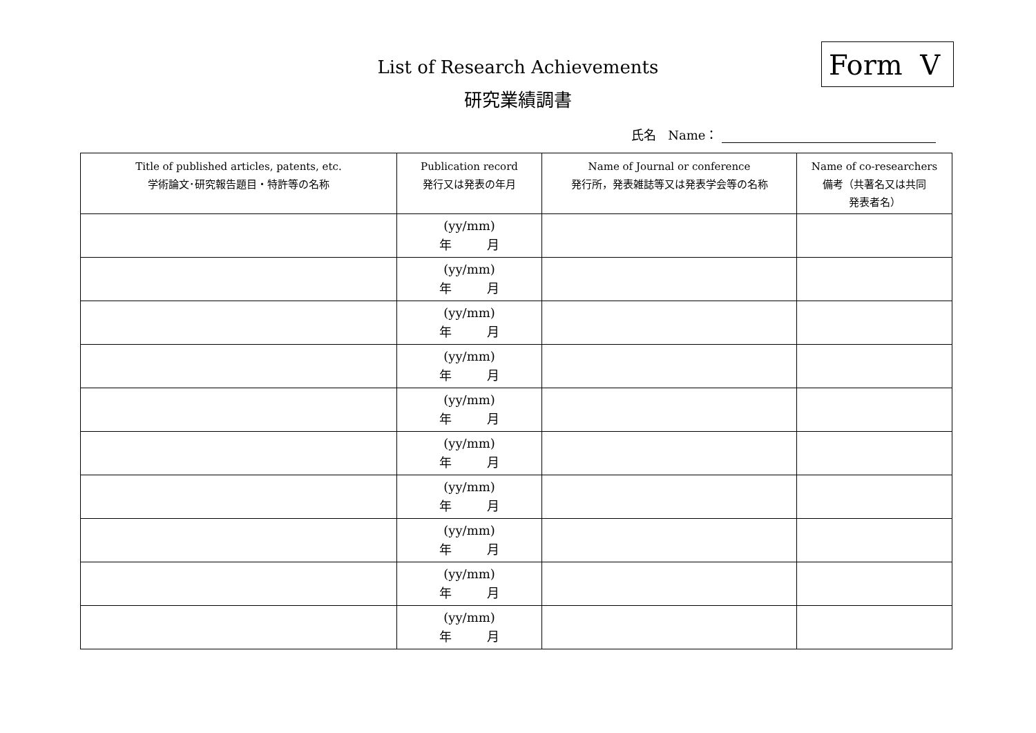Form V
List of Research Achievements
研究業績調書
氏名 Name：
| Title of published articles, patents, etc. 学術論文･研究報告題目・特許等の名称 | Publication record 発行又は発表の年月 | Name of Journal or conference 発行所，発表雑誌等又は発表学会等の名称 | Name of co-researchers 備考（共著名又は共同 発表者名） |
| --- | --- | --- | --- |
| | (yy/mm) 年 月 | | |
| | (yy/mm) 年 月 | | |
| | (yy/mm) 年 月 | | |
| | (yy/mm) 年 月 | | |
| | (yy/mm) 年 月 | | |
| | (yy/mm) 年 月 | | |
| | (yy/mm) 年 月 | | |
| | (yy/mm) 年 月 | | |
| | (yy/mm) 年 月 | | |
| | (yy/mm) 年 月 | | |